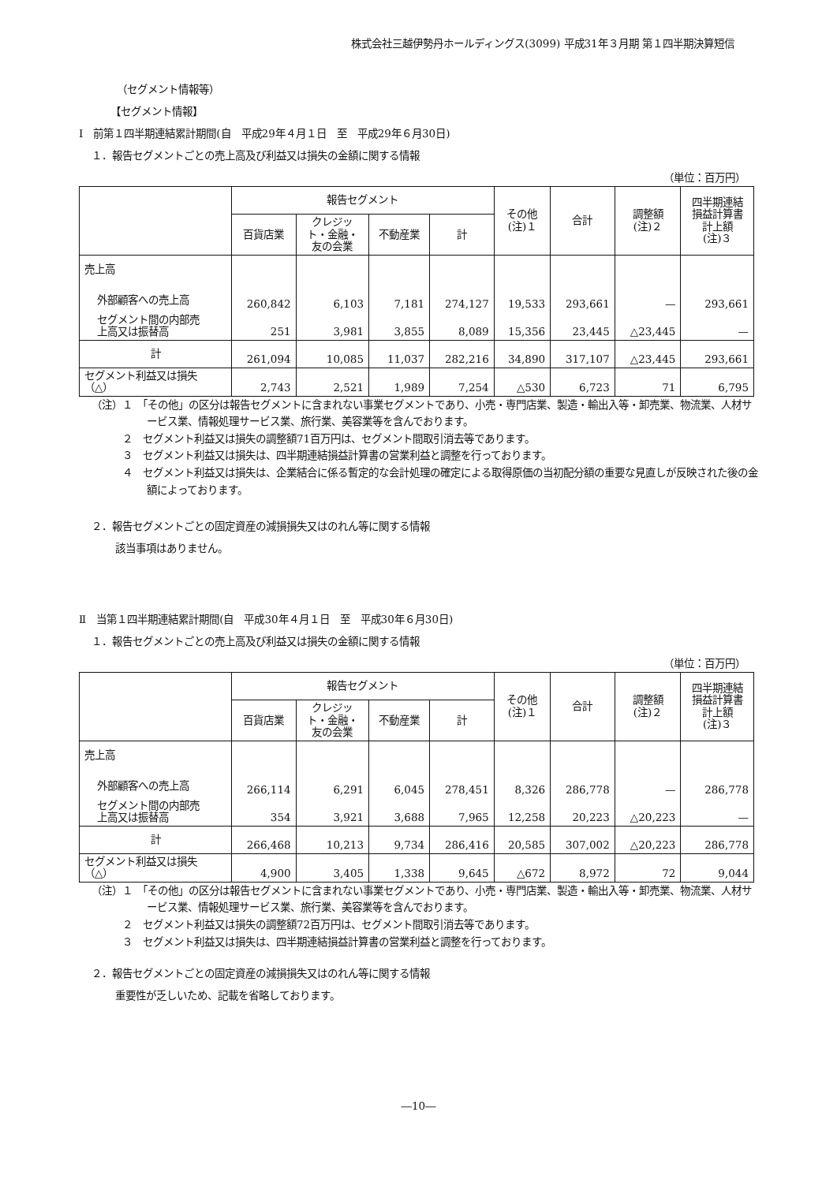株式会社三越伊勢丹ホールディングス(3099) 平成31年３月期 第１四半期決算短信
（セグメント情報等）
【セグメント情報】
Ⅰ　前第１四半期連結累計期間(自　平成29年４月１日　至　平成29年６月30日)
１．報告セグメントごとの売上高及び利益又は損失の金額に関する情報
（単位：百万円）
| | 報告セグメント | | | | その他 (注)１ | 合計 | 調整額 (注)２ | 四半期連結 損益計算書 計上額 (注)３ |
| --- | --- | --- | --- | --- | --- | --- | --- | --- |
| | 百貨店業 | クレジッ ト・金融・ 友の会業 | 不動産業 | 計 | | | | |
| 売上高 | | | | | | | | |
| 外部顧客への売上高 | 260,842 | 6,103 | 7,181 | 274,127 | 19,533 | 293,661 | — | 293,661 |
| セグメント間の内部売 上高又は振替高 | 251 | 3,981 | 3,855 | 8,089 | 15,356 | 23,445 | △23,445 | — |
| 計 | 261,094 | 10,085 | 11,037 | 282,216 | 34,890 | 317,107 | △23,445 | 293,661 |
| セグメント利益又は損失 （△） | 2,743 | 2,521 | 1,989 | 7,254 | △530 | 6,723 | 71 | 6,795 |
（注）１　「その他」の区分は報告セグメントに含まれない事業セグメントであり、小売・専門店業、製造・輸出入等・卸売業、物流業、人材サービス業、情報処理サービス業、旅行業、美容業等を含んでおります。
　　　２　セグメント利益又は損失の調整額71百万円は、セグメント間取引消去等であります。
　　　３　セグメント利益又は損失は、四半期連結損益計算書の営業利益と調整を行っております。
　　　４　セグメント利益又は損失は、企業結合に係る暫定的な会計処理の確定による取得原価の当初配分額の重要な見直しが反映された後の金額によっております。
２．報告セグメントごとの固定資産の減損損失又はのれん等に関する情報
該当事項はありません。
Ⅱ　当第１四半期連結累計期間(自　平成30年４月１日　至　平成30年６月30日)
１．報告セグメントごとの売上高及び利益又は損失の金額に関する情報
（単位：百万円）
| | 報告セグメント | | | | その他 (注)１ | 合計 | 調整額 (注)２ | 四半期連結 損益計算書 計上額 (注)３ |
| --- | --- | --- | --- | --- | --- | --- | --- | --- |
| | 百貨店業 | クレジッ ト・金融・ 友の会業 | 不動産業 | 計 | | | | |
| 売上高 | | | | | | | | |
| 外部顧客への売上高 | 266,114 | 6,291 | 6,045 | 278,451 | 8,326 | 286,778 | — | 286,778 |
| セグメント間の内部売 上高又は振替高 | 354 | 3,921 | 3,688 | 7,965 | 12,258 | 20,223 | △20,223 | — |
| 計 | 266,468 | 10,213 | 9,734 | 286,416 | 20,585 | 307,002 | △20,223 | 286,778 |
| セグメント利益又は損失 （△） | 4,900 | 3,405 | 1,338 | 9,645 | △672 | 8,972 | 72 | 9,044 |
（注）１　「その他」の区分は報告セグメントに含まれない事業セグメントであり、小売・専門店業、製造・輸出入等・卸売業、物流業、人材サービス業、情報処理サービス業、旅行業、美容業等を含んでおります。
　　　２　セグメント利益又は損失の調整額72百万円は、セグメント間取引消去等であります。
　　　３　セグメント利益又は損失は、四半期連結損益計算書の営業利益と調整を行っております。
２．報告セグメントごとの固定資産の減損損失又はのれん等に関する情報
重要性が乏しいため、記載を省略しております。
―10―